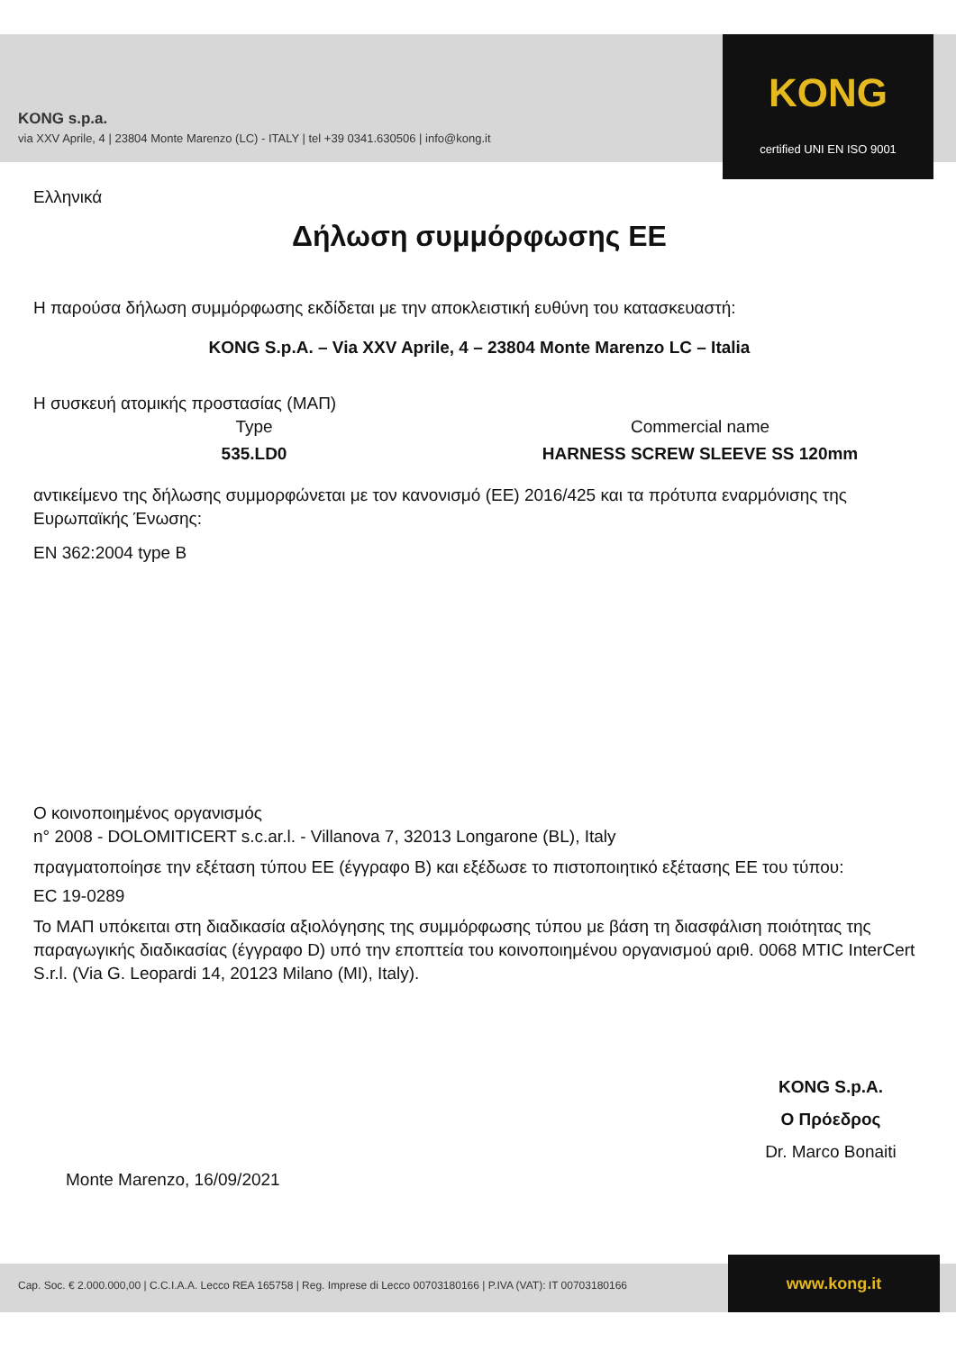KONG s.p.a.
via XXV Aprile, 4 | 23804 Monte Marenzo (LC) - ITALY | tel +39 0341.630506 | info@kong.it
KONG
certified UNI EN ISO 9001
Ελληνικά
Δήλωση συμμόρφωσης ΕΕ
Η παρούσα δήλωση συμμόρφωσης εκδίδεται με την αποκλειστική ευθύνη του κατασκευαστή:
KONG S.p.A. – Via XXV Aprile, 4 – 23804 Monte Marenzo LC – Italia
Η συσκευή ατομικής προστασίας (ΜΑΠ)
Type
535.LD0
Commercial name
HARNESS SCREW SLEEVE SS 120mm
αντικείμενο της δήλωσης συμμορφώνεται με τον κανονισμό (ΕΕ) 2016/425 και τα πρότυπα εναρμόνισης της Ευρωπαϊκής Ένωσης:
EN 362:2004 type B
Ο κοινοποιημένος οργανισμός
n° 2008 - DOLOMITICERT s.c.ar.l. - Villanova 7, 32013 Longarone (BL), Italy
πραγματοποίησε την εξέταση τύπου ΕΕ (έγγραφο B) και εξέδωσε το πιστοποιητικό εξέτασης ΕΕ του τύπου:
EC 19-0289
Το ΜΑΠ υπόκειται στη διαδικασία αξιολόγησης της συμμόρφωσης τύπου με βάση τη διασφάλιση ποιότητας της παραγωγικής διαδικασίας (έγγραφο D) υπό την εποπτεία του κοινοποιημένου οργανισμού αριθ. 0068 MTIC InterCert S.r.l. (Via G. Leopardi 14, 20123 Milano (MI), Italy).
Monte Marenzo, 16/09/2021
KONG S.p.A.
Ο Πρόεδρος
Dr. Marco Bonaiti
Cap. Soc. € 2.000.000,00 | C.C.I.A.A. Lecco REA 165758 | Reg. Imprese di Lecco 00703180166 | P.IVA (VAT): IT 00703180166
www.kong.it